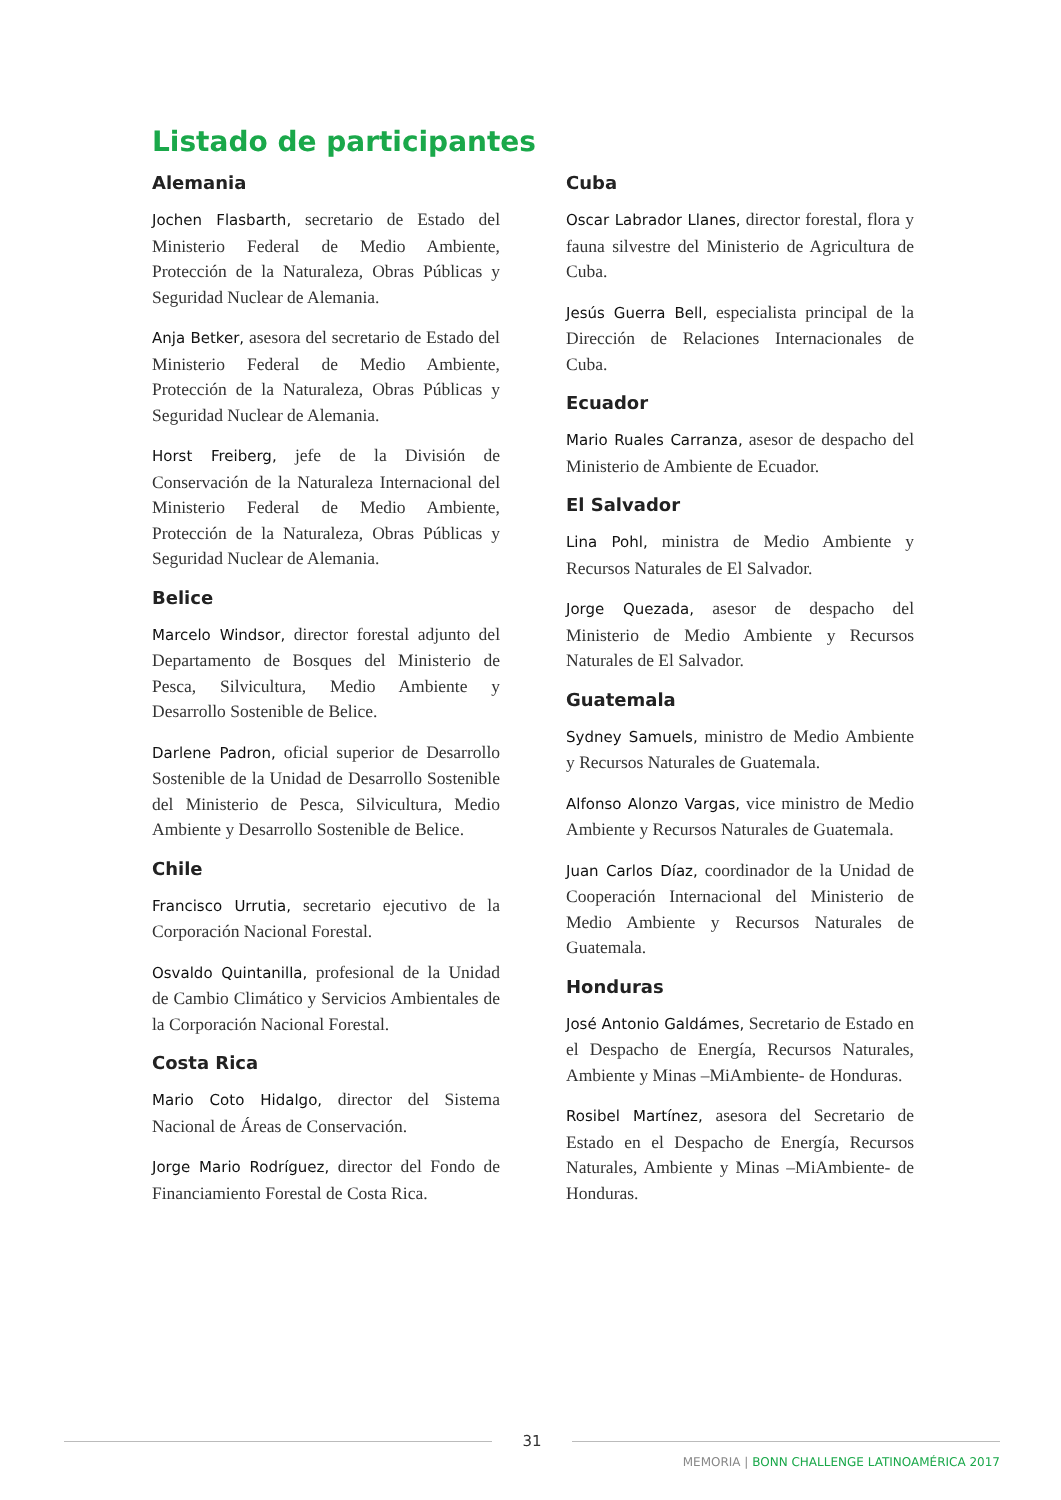Listado de participantes
Alemania
Jochen Flasbarth, secretario de Estado del Ministerio Federal de Medio Ambiente, Protección de la Naturaleza, Obras Públicas y Seguridad Nuclear de Alemania.
Anja Betker, asesora del secretario de Estado del Ministerio Federal de Medio Ambiente, Protección de la Naturaleza, Obras Públicas y Seguridad Nuclear de Alemania.
Horst Freiberg, jefe de la División de Conservación de la Naturaleza Internacional del Ministerio Federal de Medio Ambiente, Protección de la Naturaleza, Obras Públicas y Seguridad Nuclear de Alemania.
Belice
Marcelo Windsor, director forestal adjunto del Departamento de Bosques del Ministerio de Pesca, Silvicultura, Medio Ambiente y Desarrollo Sostenible de Belice.
Darlene Padron, oficial superior de Desarrollo Sostenible de la Unidad de Desarrollo Sostenible del Ministerio de Pesca, Silvicultura, Medio Ambiente y Desarrollo Sostenible de Belice.
Chile
Francisco Urrutia, secretario ejecutivo de la Corporación Nacional Forestal.
Osvaldo Quintanilla, profesional de la Unidad de Cambio Climático y Servicios Ambientales de la Corporación Nacional Forestal.
Costa Rica
Mario Coto Hidalgo, director del Sistema Nacional de Áreas de Conservación.
Jorge Mario Rodríguez, director del Fondo de Financiamiento Forestal de Costa Rica.
Cuba
Oscar Labrador Llanes, director forestal, flora y fauna silvestre del Ministerio de Agricultura de Cuba.
Jesús Guerra Bell, especialista principal de la Dirección de Relaciones Internacionales de Cuba.
Ecuador
Mario Ruales Carranza, asesor de despacho del Ministerio de Ambiente de Ecuador.
El Salvador
Lina Pohl, ministra de Medio Ambiente y Recursos Naturales de El Salvador.
Jorge Quezada, asesor de despacho del Ministerio de Medio Ambiente y Recursos Naturales de El Salvador.
Guatemala
Sydney Samuels, ministro de Medio Ambiente y Recursos Naturales de Guatemala.
Alfonso Alonzo Vargas, vice ministro de Medio Ambiente y Recursos Naturales de Guatemala.
Juan Carlos Díaz, coordinador de la Unidad de Cooperación Internacional del Ministerio de Medio Ambiente y Recursos Naturales de Guatemala.
Honduras
José Antonio Galdámes, Secretario de Estado en el Despacho de Energía, Recursos Naturales, Ambiente y Minas –MiAmbiente- de Honduras.
Rosibel Martínez, asesora del Secretario de Estado en el Despacho de Energía, Recursos Naturales, Ambiente y Minas –MiAmbiente- de Honduras.
31
MEMORIA | BONN CHALLENGE LATINOAMÉRICA 2017